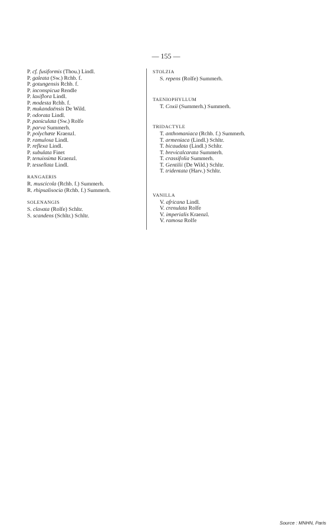— 155 —
P. cf. fusiformis (Thou.) Lindl.
P. galeata (Sw.) Rchb. f.
P. gotungensis Rchb. f.
P. inconspicua Rendle
P. laxiflora Lindl.
P. modesta Rchb. f.
P. mukandaënsis De Wild.
P. odorata Lindl.
P. paniculata (Sw.) Rolfe
P. parva Summerh.
P. polychæte Kraenzl.
P. ramulosa Lindl.
P. reflexa Lindl.
P. subulata Finet
P. tenuissima Kraenzl.
P. tessellata Lindl.
RANGAERIS
R. muscicola (Rchb. f.) Summerh.
R. rhipsalisocia (Rchb. f.) Summerh.
SOLENANGIS
S. clavata (Rolfe) Schltr.
S. scandens (Schltr.) Schltr.
STOLZIA
S. repens (Rolfe) Summerh.
TAENIOPHYLLUM
T. Coxii (Summerh.) Summerh.
TRIDACTYLE
T. anthomaniaca (Rchb. f.) Summerh.
T. armeniaca (Lindl.) Schltr.
T. bicaudata (Lindl.) Schltr.
T. brevicalcarata Summerh.
T. crassifolia Summerh.
T. Gentilii (De Wild.) Schltr.
T. tridentata (Harv.) Schltr.
VANILLA
V. africana Lindl.
V. crenulata Rolfe
V. imperialis Kraenzl.
V. ramosa Rolfe
Source : MNHN, Paris